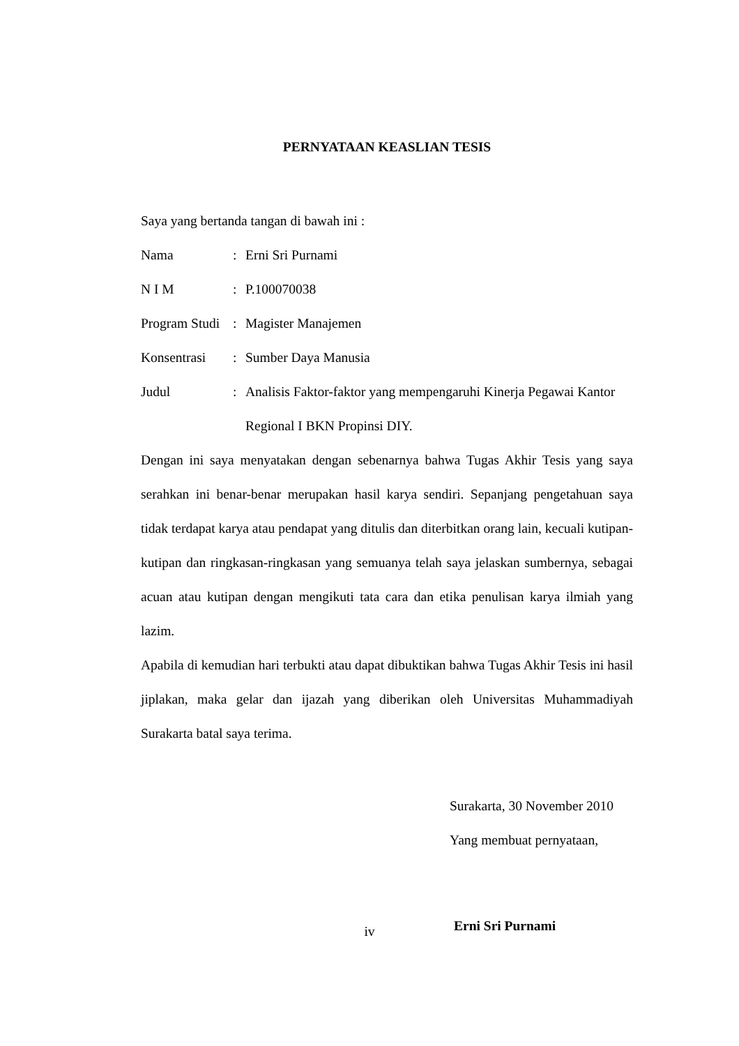PERNYATAAN KEASLIAN TESIS
Saya yang bertanda tangan di bawah ini :
Nama : Erni Sri Purnami
N I M : P.100070038
Program Studi
: Magister Manajemen
Konsentrasi : Sumber Daya Manusia
Judul : Analisis Faktor-faktor yang mempengaruhi Kinerja Pegawai Kantor Regional I BKN Propinsi DIY.
Dengan ini saya menyatakan dengan sebenarnya bahwa Tugas Akhir Tesis yang saya serahkan ini benar-benar merupakan hasil karya sendiri. Sepanjang pengetahuan saya tidak terdapat karya atau pendapat yang ditulis dan diterbitkan orang lain, kecuali kutipan-kutipan dan ringkasan-ringkasan yang semuanya telah saya jelaskan sumbernya, sebagai acuan atau kutipan dengan mengikuti tata cara dan etika penulisan karya ilmiah yang lazim.
Apabila di kemudian hari terbukti atau dapat dibuktikan bahwa Tugas Akhir Tesis ini hasil jiplakan, maka gelar dan ijazah yang diberikan oleh Universitas Muhammadiyah Surakarta batal saya terima.
Surakarta, 30 November 2010
Yang membuat pernyataan,
Erni Sri Purnami
iv